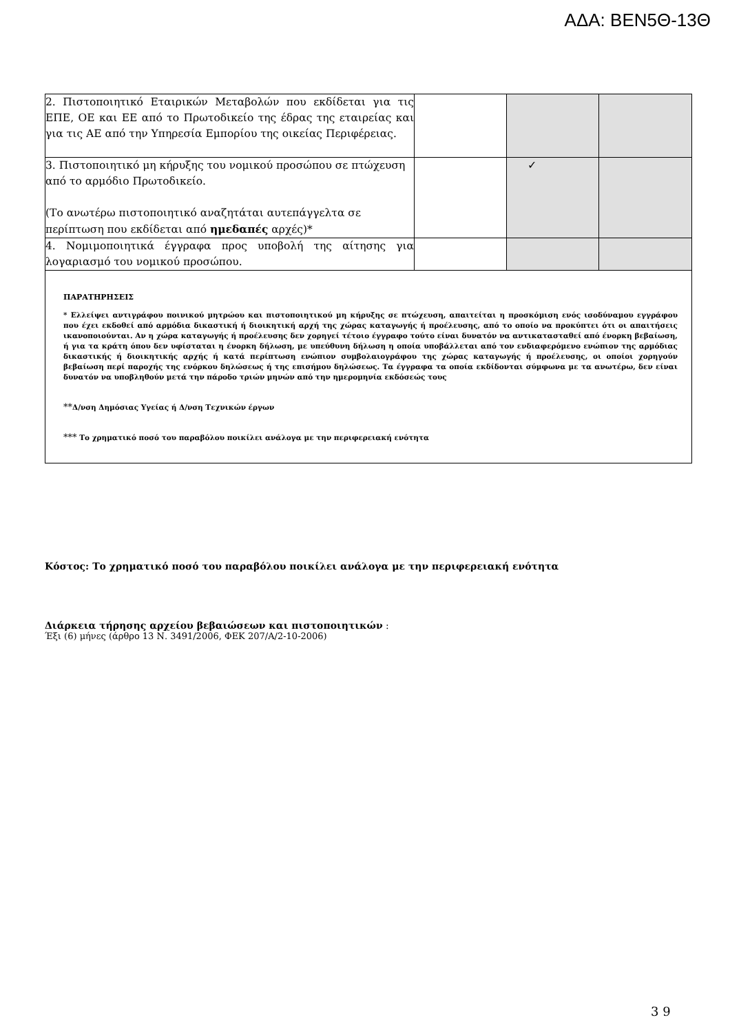ΑΔΑ: ΒΕΝ5Θ-13Θ
| 2. Πιστοποιητικό Εταιρικών Μεταβολών που εκδίδεται για τις ΕΠΕ, ΟΕ και ΕΕ από το Πρωτοδικείο της έδρας της εταιρείας και για τις ΑΕ από την Υπηρεσία Εμπορίου της οικείας Περιφέρειας. | | | |
| 3. Πιστοποιητικό μη κήρυξης του νομικού προσώπου σε πτώχευση από το αρμόδιο Πρωτοδικείο. (Το ανωτέρω πιστοποιητικό αναζητάται αυτεπάγγελτα σε περίπτωση που εκδίδεται από ημεδαπές αρχές)* | | ✓ | |
| 4. Νομιμοποιητικά έγγραφα προς υποβολή της αίτησης για λογαριασμό του νομικού προσώπου. | | | |
| ΠΑΡΑΤΗΡΗΣΕΙΣ * Ελλείψει αντιγράφου ποινικού μητρώου και πιστοποιητικού μη κήρυξης σε πτώχευση, απαιτείται η προσκόμιση ενός ισοδύναμου εγγράφου που έχει εκδοθεί από αρμόδια δικαστική ή διοικητική αρχή της χώρας καταγωγής ή προέλευσης, από το οποίο να προκύπτει ότι οι απαιτήσεις ικανοποιούνται. Αν η χώρα καταγωγής ή προέλευσης δεν χορηγεί τέτοιο έγγραφο τούτο είναι δυνατόν να αντικατασταθεί από ένορκη βεβαίωση, ή για τα κράτη όπου δεν υφίσταται η ένορκη δήλωση, με υπεύθυνη δήλωση η οποία υποβάλλεται από τον ενδιαφερόμενο ενώπιον της αρμόδιας δικαστικής ή διοικητικής αρχής ή κατά περίπτωση ενώπιον συμβολαιογράφου της χώρας καταγωγής ή προέλευσης, οι οποίοι χορηγούν βεβαίωση περί παροχής της ενόρκου δηλώσεως ή της επισήμου δηλώσεως. Τα έγγραφα τα οποία εκδίδονται σύμφωνα με τα ανωτέρω, δεν είναι δυνατόν να υποβληθούν μετά την πάροδο τριών μηνών από την ημερομηνία εκδόσεώς τους ** Δ/νση Δημόσιας Υγείας ή Δ/νση Τεχνικών έργων *** Το χρηματικό ποσό του παραβόλου ποικίλει ανάλογα με την περιφερειακή ενότητα | | | |
Κόστος: Το χρηματικό ποσό του παραβόλου ποικίλει ανάλογα με την περιφερειακή ενότητα
Διάρκεια τήρησης αρχείου βεβαιώσεων και πιστοποιητικών :
Έξι (6) μήνες (άρθρο 13 Ν. 3491/2006, ΦΕΚ 207/Α/2-10-2006)
3 9